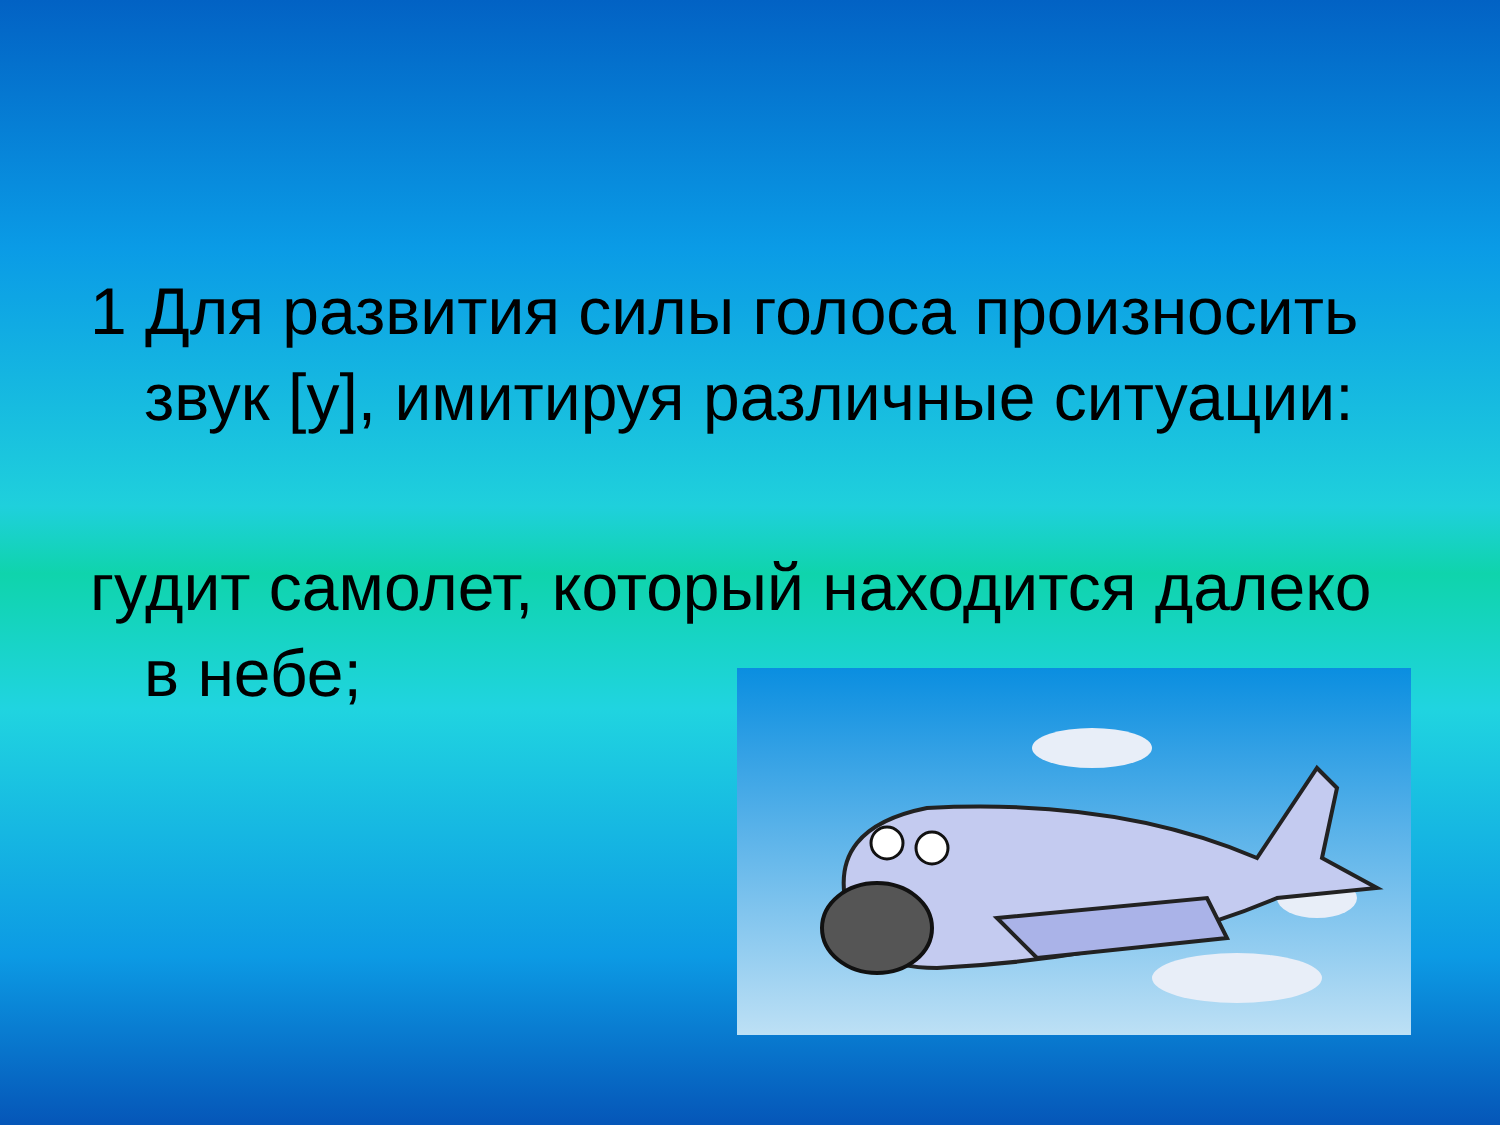1 Для развития силы голоса произносить звук [у], имитируя различные ситуации:
гудит самолет, который находится далеко в небе;